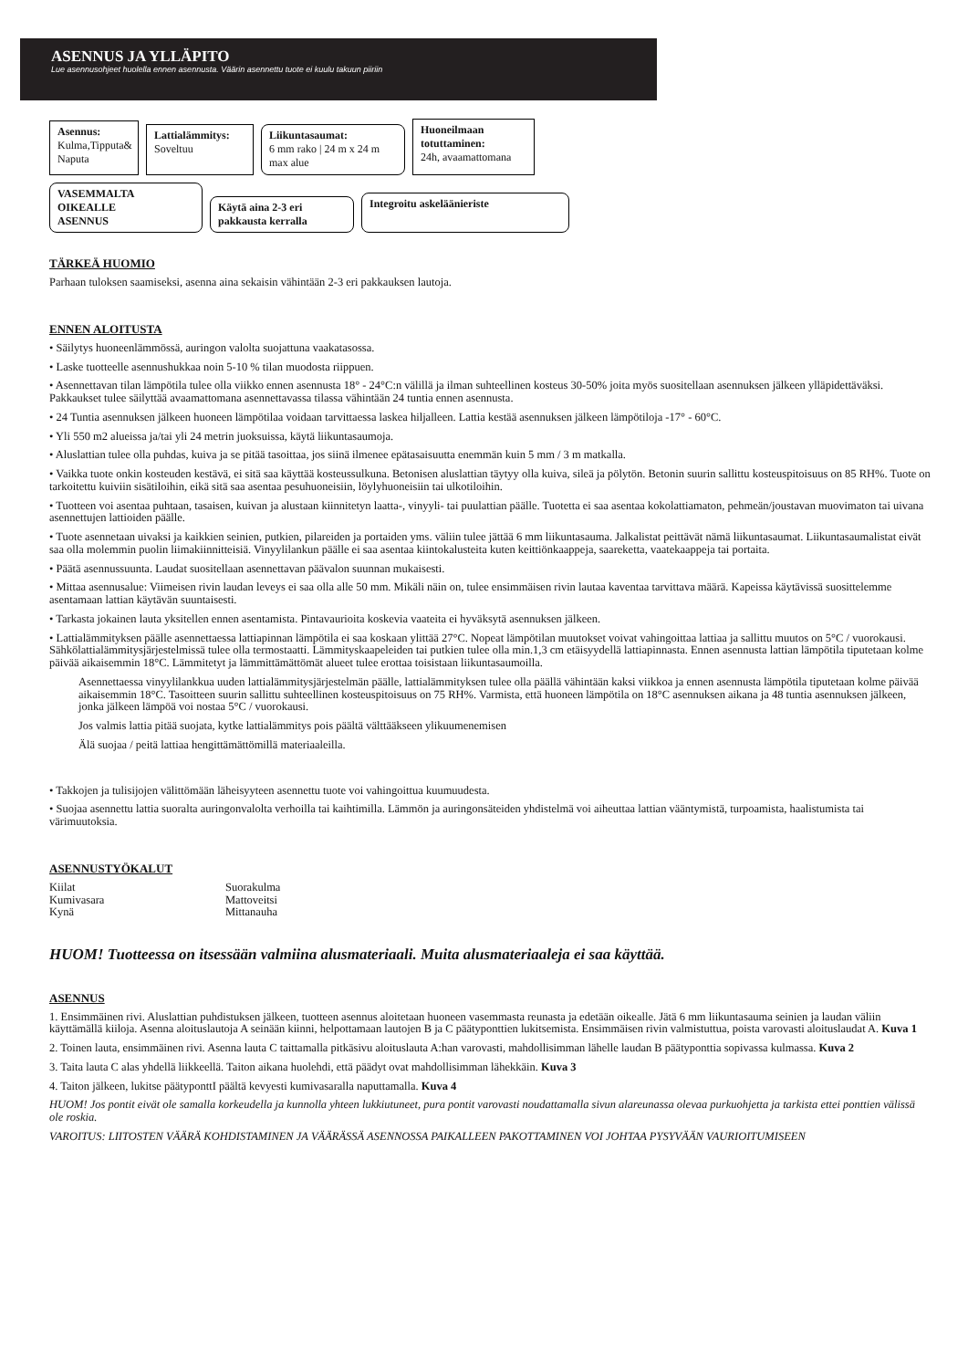ASENNUS JA YLLÄPITO
Lue asennusohjeet huolella ennen asennusta. Väärin asennettu tuote ei kuulu takuun piiriin
Asennus:
Kulma,Tipputa& Naputa
Lattialämmitys:
Soveltuu
Liikuntasaumat:
6 mm rako | 24 m x 24 m max alue
Huoneilmaan totuttaminen:
24h, avaamattomana
VASEMMALTA
OIKEALLE
ASENNUS
Käytä aina 2-3 eri pakkausta kerralla
Integroitu askeläänieriste
TÄRKEÄ HUOMIO
Parhaan tuloksen saamiseksi, asenna aina sekaisin vähintään 2-3 eri pakkauksen lautoja.
ENNEN ALOITUSTA
• Säilytys huoneenlämmössä, auringon valolta suojattuna vaakatasossa.
• Laske tuotteelle asennushukkaa noin 5-10 % tilan muodosta riippuen.
• Asennettavan tilan lämpötila tulee olla viikko ennen asennusta 18° - 24°C:n välillä ja ilman suhteellinen kosteus 30-50% joita myös suositellaan asennuksen jälkeen ylläpidettäväksi. Pakkaukset tulee säilyttää avaamattomana asennettavassa tilassa vähintään 24 tuntia ennen asennusta.
• 24 Tuntia asennuksen jälkeen huoneen lämpötilaa voidaan tarvittaessa laskea hiljalleen. Lattia kestää asennuksen jälkeen lämpötiloja -17° - 60°C.
• Yli 550 m2 alueissa ja/tai yli 24 metrin juoksuissa, käytä liikuntasaumoja.
• Aluslattian tulee olla puhdas, kuiva ja se pitää tasoittaa, jos siinä ilmenee epätasaisuutta enemmän kuin 5 mm / 3 m matkalla.
• Vaikka tuote onkin kosteuden kestävä, ei sitä saa käyttää kosteussulkuna. Betonisen aluslattian täytyy olla kuiva, sileä ja pölytön. Betonin suurin sallittu kosteuspitoisuus on 85 RH%. Tuote on tarkoitettu kuiviin sisätiloihin, eikä sitä saa asentaa pesuhuoneisiin, löylyhuoneisiin tai ulkotiloihin.
• Tuotteen voi asentaa puhtaan, tasaisen, kuivan ja alustaan kiinnitetyn laatta-, vinyyli- tai puulattian päälle. Tuotetta ei saa asentaa kokolattiamaton, pehmeän/joustavan muovimaton tai uivana asennettujen lattioiden päälle.
• Tuote asennetaan uivaksi ja kaikkien seinien, putkien, pilareiden ja portaiden yms. väliin tulee jättää 6 mm liikuntasauma. Jalkalistat peittävät nämä liikuntasaumat. Liikuntasaumalistat eivät saa olla molemmin puolin liimakiinnitteisiä. Vinyylilankun päälle ei saa asentaa kiintokalusteita kuten keittiönkaappeja, saareketta, vaatekaappeja tai portaita.
• Päätä asennussuunta. Laudat suositellaan asennettavan päävalon suunnan mukaisesti.
• Mittaa asennusalue: Viimeisen rivin laudan leveys ei saa olla alle 50 mm. Mikäli näin on, tulee ensimmäisen rivin lautaa kaventaa tarvittava määrä. Kapeissa käytävissä suosittelemme asentamaan lattian käytävän suuntaisesti.
• Tarkasta jokainen lauta yksitellen ennen asentamista. Pintavaurioita koskevia vaateita ei hyväksytä asennuksen jälkeen.
• Lattialämmityksen päälle asennettaessa lattiapinnan lämpötila ei saa koskaan ylittää 27°C. Nopeat lämpötilan muutokset voivat vahingoittaa lattiaa ja sallittu muutos on 5°C / vuorokausi. Sähkölattialämmitysjärjestelmissä tulee olla termostaatti. Lämmityskaapeleiden tai putkien tulee olla min.1,3 cm etäisyydellä lattiapinnasta. Ennen asennusta lattian lämpötila tiputetaan kolme päivää aikaisemmin 18°C. Lämmitetyt ja lämmittämättömät alueet tulee erottaa toisistaan liikuntasaumoilla.
Asennettaessa vinyylilankkua uuden lattialämmitysjärjestelmän päälle, lattialämmityksen tulee olla päällä vähintään kaksi viikkoa ja ennen asennusta lämpötila tiputetaan kolme päivää aikaisemmin 18°C. Tasoitteen suurin sallittu suhteellinen kosteuspitoisuus on 75 RH%. Varmista, että huoneen lämpötila on 18°C asennuksen aikana ja 48 tuntia asennuksen jälkeen, jonka jälkeen lämpöä voi nostaa 5°C / vuorokausi.
Jos valmis lattia pitää suojata, kytke lattialämmitys pois päältä välttääkseen ylikuumenemisen
Älä suojaa / peitä lattiaa hengittämättömillä materiaaleilla.
• Takkojen ja tulisijojen välittömään läheisyyteen asennettu tuote voi vahingoittua kuumuudesta.
• Suojaa asennettu lattia suoralta auringonvalolta verhoilla tai kaihtimilla. Lämmön ja auringonsäteiden yhdistelmä voi aiheuttaa lattian vääntymistä, turpoamista, haalistumista tai värimuutoksia.
ASENNUSTYÖKALUT
Kiilat Suorakulma Kumivasara Mattoveitsi Kynä Mittanauha
HUOM! Tuotteessa on itsessään valmiina alusmateriaali. Muita alusmateriaaleja ei saa käyttää.
ASENNUS
1. Ensimmäinen rivi. Aluslattian puhdistuksen jälkeen, tuotteen asennus aloitetaan huoneen vasemmasta reunasta ja edetään oikealle. Jätä 6 mm liikuntasauma seinien ja laudan väliin käyttämällä kiiloja. Asenna aloituslautoja A seinään kiinni, helpottamaan lautojen B ja C päätyponttien lukitsemista. Ensimmäisen rivin valmistuttua, poista varovasti aloituslaudat A. Kuva 1
2. Toinen lauta, ensimmäinen rivi. Asenna lauta C taittamalla pitkäsivu aloituslauta A:han varovasti, mahdollisimman lähelle laudan B päätyponttia sopivassa kulmassa. Kuva 2
3. Taita lauta C alas yhdellä liikkeellä. Taiton aikana huolehdi, että päädyt ovat mahdollisimman lähekkäin. Kuva 3
4. Taiton jälkeen, lukitse päätyponttI päältä kevyesti kumivasaralla naputtamalla. Kuva 4
HUOM! Jos pontit eivät ole samalla korkeudella ja kunnolla yhteen lukkiutuneet, pura pontit varovasti noudattamalla sivun alareunassa olevaa purkuohjetta ja tarkista ettei ponttien välissä ole roskia.
VAROITUS: LIITOSTEN VÄÄRÄ KOHDISTAMINEN JA VÄÄRÄSSÄ ASENNOSSA PAIKALLEEN PAKOTTAMINEN VOI JOHTAA PYSYVÄÄN VAURIOITUMISEEN